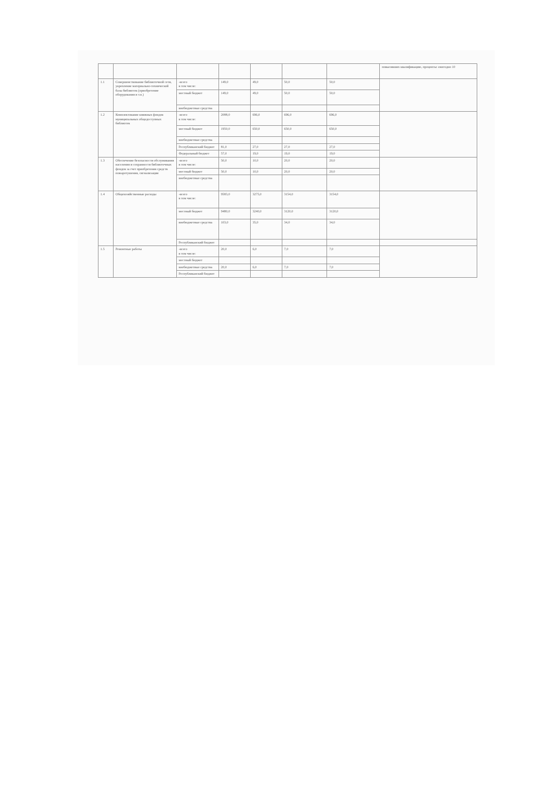| | | | | | | | повысивших квалификацию, проценты: ежегодно 10 |
| 1.1 | Совершенствование библиотечной сети, укрепление материально-технической базы библиотек (приобретение оборудования и т.п.) | -всего в том числе: | 149,0 | 49,0 | 50,0 | 50,0 | |
| | | местный бюджет | 149,0 | 49,0 | 50,0 | 50,0 | |
| | | внебюджетные средства | | | | | |
| 1.2 | Комплектование книжных фондов муниципальных общедоступных библиотек | -всего в том числе: | 2088,0 | 696,0 | 696,0 | 696,0 | |
| | | местный бюджет | 1950,0 | 650,0 | 650,0 | 650,0 | |
| | | внебюджетные средства | | | | | |
| | | Республиканский бюджет | 81,0 | 27,0 | 27,0 | 27,0 | |
| | | Федеральный бюджет | 57,0 | 19,0 | 19,0 | 19,0 | |
| 1.3 | Обеспечение безопасности обслуживания населения и сохранности библиотечных фондов за счет приобретения средств пожаротушения, сигнализации | -всего в том числе: | 50,0 | 10,0 | 20,0 | 20,0 | |
| | | местный бюджет | 50,0 | 10,0 | 20,0 | 20,0 | |
| | | внебюджетные средства | | | | | |
| 1.4 | Общехозяйственные расходы | -всего в том числе: | 9583,0 | 3275,0 | 3154,0 | 3154,0 | |
| | | местный бюджет | 9480,0 | 3240,0 | 3120,0 | 3120,0 | |
| | | внебюджетные средства | 103,0 | 35,0 | 34,0 | 34,0 | |
| | | Республиканский бюджет | | | | | |
| 1.5 | Ремонтные работы | -всего в том числе: | 20,0 | 6,0 | 7,0 | 7,0 | |
| | | местный бюджет | | | | | |
| | | внебюджетные средства | 20,0 | 6,0 | 7,0 | 7,0 | |
| | | Республиканский бюджет | | | | | |